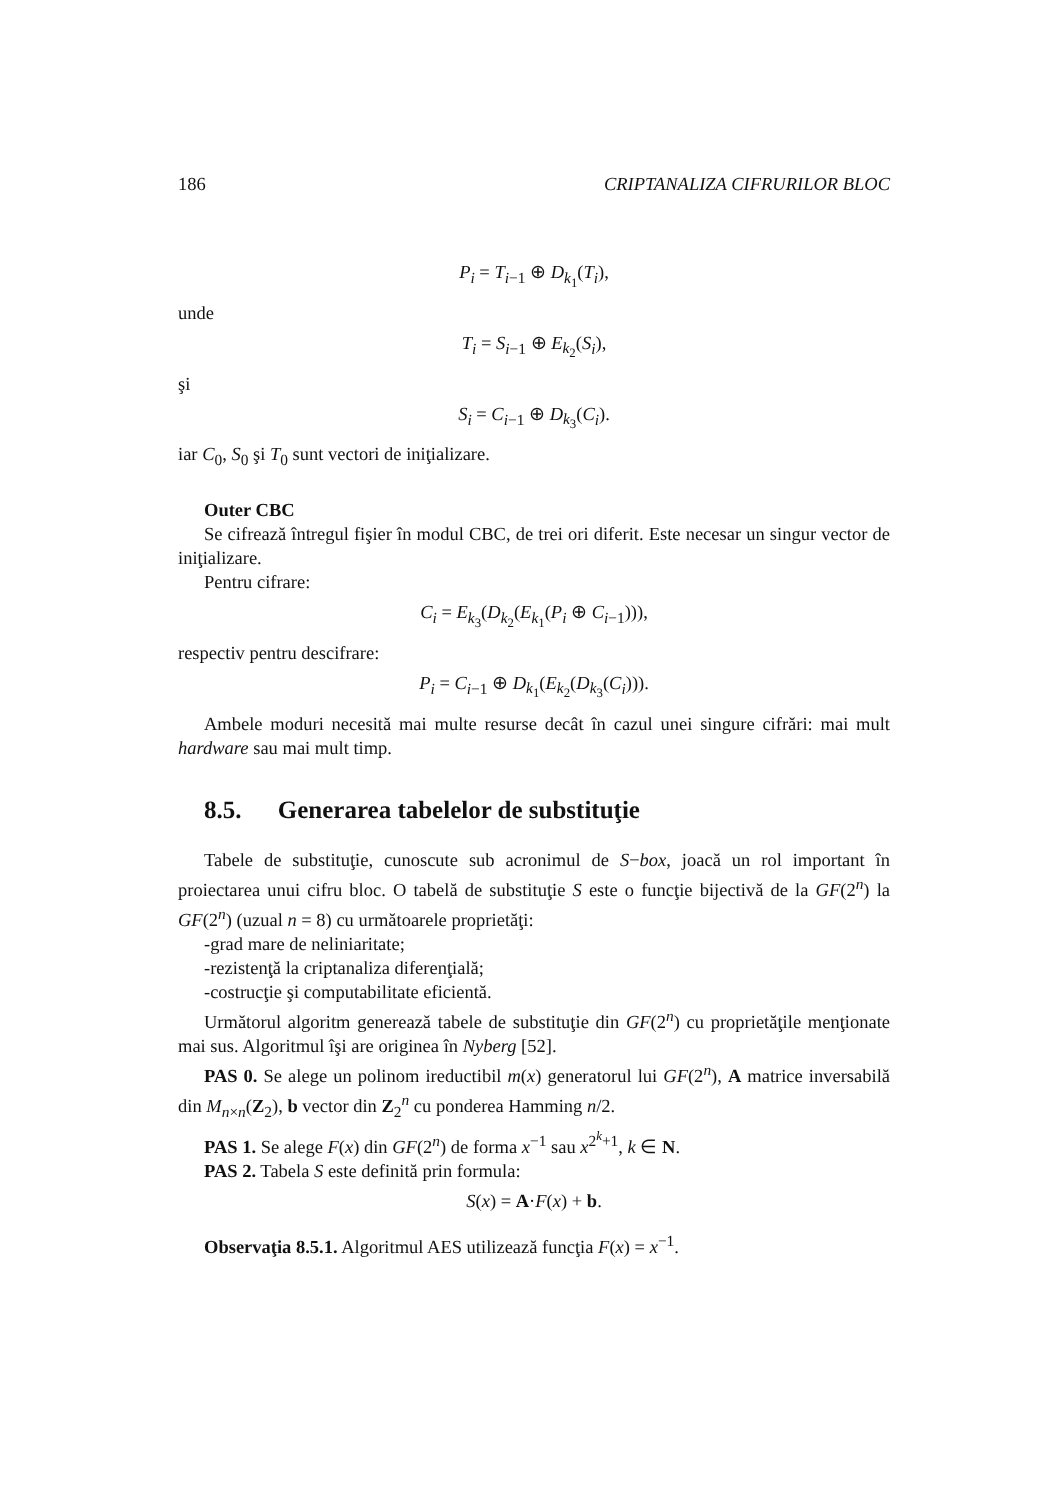186 CRIPTANALIZA CIFRURILOR BLOC
P<sub>i</sub> = T<sub>i−1</sub> ⊕ D<sub>k<sub>1</sub></sub>(T<sub>i</sub>),
unde
T<sub>i</sub> = S<sub>i−1</sub> ⊕ E<sub>k<sub>2</sub></sub>(S<sub>i</sub>),
şi
S<sub>i</sub> = C<sub>i−1</sub> ⊕ D<sub>k<sub>3</sub></sub>(C<sub>i</sub>).
iar C<sub>0</sub>, S<sub>0</sub> şi T<sub>0</sub> sunt vectori de iniţializare.
Outer CBC
Se cifrează întregul fişier în modul CBC, de trei ori diferit. Este necesar un singur vector de iniţializare.
Pentru cifrare:
C<sub>i</sub> = E<sub>k<sub>3</sub></sub>(D<sub>k<sub>2</sub></sub>(E<sub>k<sub>1</sub></sub>(P<sub>i</sub> ⊕ C<sub>i−1</sub>))),
respectiv pentru descifrare:
P<sub>i</sub> = C<sub>i−1</sub> ⊕ D<sub>k<sub>1</sub></sub>(E<sub>k<sub>2</sub></sub>(D<sub>k<sub>3</sub></sub>(C<sub>i</sub>))).
Ambele moduri necesită mai multe resurse decât în cazul unei singure cifrări: mai mult hardware sau mai mult timp.
8.5. Generarea tabelelor de substituţie
Tabele de substituţie, cunoscute sub acronimul de S−box, joacă un rol important în proiectarea unui cifru bloc. O tabelă de substituţie S este o funcţie bijectivă de la GF(2<sup>n</sup>) la GF(2<sup>n</sup>) (uzual n = 8) cu următoarele proprietăţi:
-grad mare de neliniaritate;
-rezistenţă la criptanaliza diferenţială;
-costrucţie şi computabilitate eficientă.
Următorul algoritm generează tabele de substituţie din GF(2<sup>n</sup>) cu proprietăţile menţionate mai sus. Algoritmul îşi are originea în Nyberg [52].
PAS 0. Se alege un polinom ireductibil m(x) generatorul lui GF(2<sup>n</sup>), A matrice inversabilă din M<sub>n×n</sub>(Z<sub>2</sub>), b vector din Z<sub>2</sub><sup>n</sup> cu ponderea Hamming n/2.
PAS 1. Se alege F(x) din GF(2<sup>n</sup>) de forma x<sup>−1</sup> sau x<sup>2<sup>k</sup>+1</sup>, k ∈ N.
PAS 2. Tabela S este definită prin formula:
S(x) = A·F(x) + b.
Observaţia 8.5.1. Algoritmul AES utilizează funcţia F(x) = x<sup>−1</sup>.